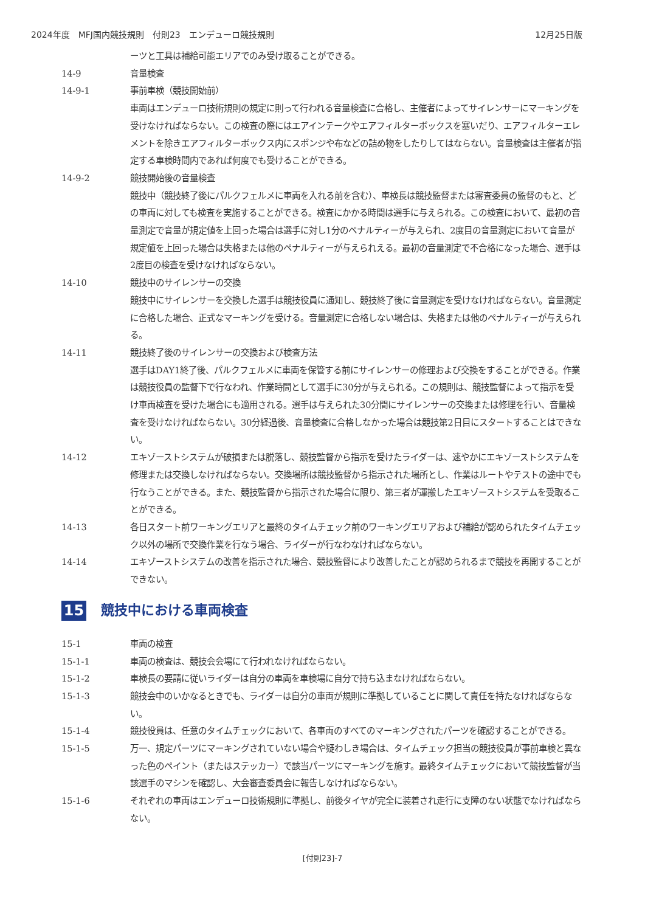2024年度　MFJ国内競技規則　付則23　エンデューロ競技規則 12月25日版
ーツと工具は補給可能エリアでのみ受け取ることができる。
14-9 音量検査
14-9-1 事前車検（競技開始前）
車両はエンデューロ技術規則の規定に則って行われる音量検査に合格し、主催者によってサイレンサーにマーキングを受けなければならない。この検査の際にはエアインテークやエアフィルターボックスを塞いだり、エアフィルターエレメントを除きエアフィルターボックス内にスポンジや布などの詰め物をしたりしてはならない。音量検査は主催者が指定する車検時間内であれば何度でも受けることができる。
14-9-2 競技開始後の音量検査
競技中（競技終了後にパルクフェルメに車両を入れる前を含む）、車検長は競技監督または審査委員の監督のもと、どの車両に対しても検査を実施することができる。検査にかかる時間は選手に与えられる。この検査において、最初の音量測定で音量が規定値を上回った場合は選手に対し1分のペナルティーが与えられ、2度目の音量測定において音量が規定値を上回った場合は失格または他のペナルティーが与えられえる。最初の音量測定で不合格になった場合、選手は2度目の検査を受けなければならない。
14-10 競技中のサイレンサーの交換
競技中にサイレンサーを交換した選手は競技役員に通知し、競技終了後に音量測定を受けなければならない。音量測定に合格した場合、正式なマーキングを受ける。音量測定に合格しない場合は、失格または他のペナルティーが与えられる。
14-11 競技終了後のサイレンサーの交換および検査方法
選手はDAY1終了後、パルクフェルメに車両を保管する前にサイレンサーの修理および交換をすることができる。作業は競技役員の監督下で行なわれ、作業時間として選手に30分が与えられる。この規則は、競技監督によって指示を受け車両検査を受けた場合にも適用される。選手は与えられた30分間にサイレンサーの交換または修理を行い、音量検査を受けなければならない。30分経過後、音量検査に合格しなかった場合は競技第2日目にスタートすることはできない。
14-12 エキゾーストシステムが破損または脱落し、競技監督から指示を受けたライダーは、速やかにエキゾーストシステムを修理または交換しなければならない。交換場所は競技監督から指示された場所とし、作業はルートやテストの途中でも行なうことができる。また、競技監督から指示された場合に限り、第三者が運搬したエキゾーストシステムを受取ることができる。
14-13 各日スタート前ワーキングエリアと最終のタイムチェック前のワーキングエリアおよび補給が認められたタイムチェック以外の場所で交換作業を行なう場合、ライダーが行なわなければならない。
14-14 エキゾーストシステムの改善を指示された場合、競技監督により改善したことが認められるまで競技を再開することができない。
15 競技中における車両検査
15-1 車両の検査
15-1-1 車両の検査は、競技会会場にて行われなければならない。
15-1-2 車検長の要請に従いライダーは自分の車両を車検場に自分で持ち込まなければならない。
15-1-3 競技会中のいかなるときでも、ライダーは自分の車両が規則に準拠していることに関して責任を持たなければならない。
15-1-4 競技役員は、任意のタイムチェックにおいて、各車両のすべてのマーキングされたパーツを確認することができる。
15-1-5 万一、規定パーツにマーキングされていない場合や疑わしき場合は、タイムチェック担当の競技役員が事前車検と異なった色のペイント（またはステッカー）で該当パーツにマーキングを施す。最終タイムチェックにおいて競技監督が当該選手のマシンを確認し、大会審査委員会に報告しなければならない。
15-1-6 それぞれの車両はエンデューロ技術規則に準拠し、前後タイヤが完全に装着され走行に支障のない状態でなければならない。
[付則23]-7